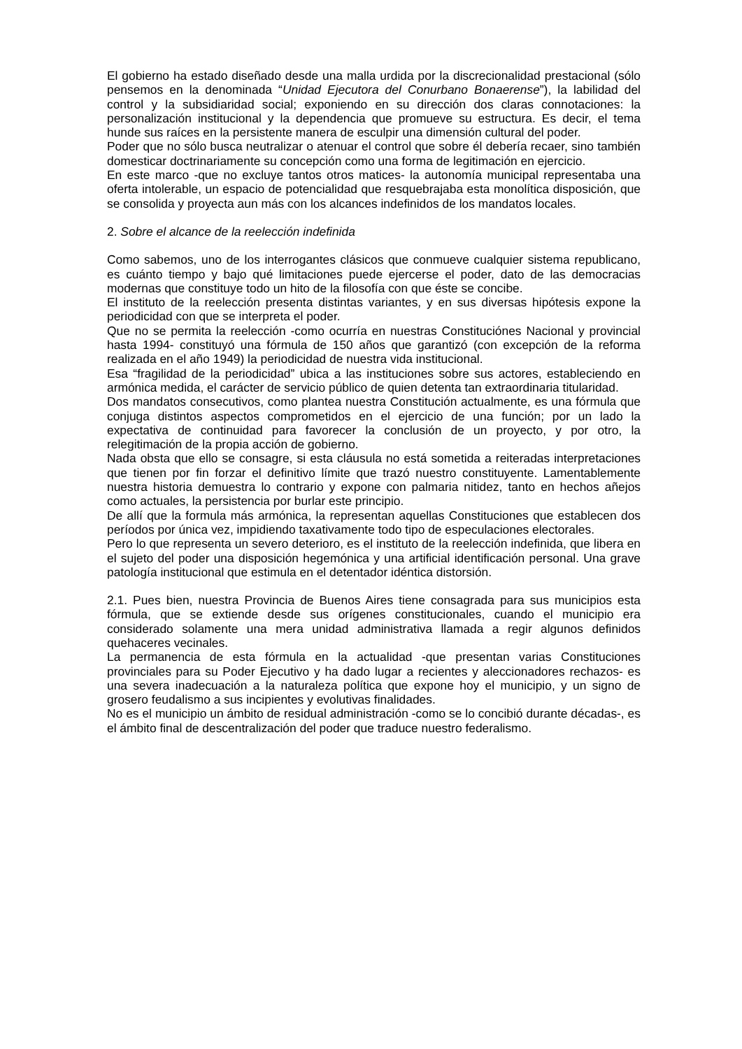El gobierno ha estado diseñado desde una malla urdida por la discrecionalidad prestacional (sólo pensemos en la denominada “Unidad Ejecutora del Conurbano Bonaerense”), la labilidad del control y la subsidiaridad social; exponiendo en su dirección dos claras connotaciones: la personalización institucional y la dependencia que promueve su estructura. Es decir, el tema hunde sus raíces en la persistente manera de esculpir una dimensión cultural del poder.
Poder que no sólo busca neutralizar o atenuar el control que sobre él debería recaer, sino también domesticar doctrinariamente su concepción como una forma de legitimación en ejercicio.
En este marco -que no excluye tantos otros matices- la autonomía municipal representaba una oferta intolerable, un espacio de potencialidad que resquebrajaba esta monolítica disposición, que se consolida y proyecta aun más con los alcances indefinidos de los mandatos locales.
2. Sobre el alcance de la reelección indefinida
Como sabemos, uno de los interrogantes clásicos que conmueve cualquier sistema republicano, es cuánto tiempo y bajo qué limitaciones puede ejercerse el poder, dato de las democracias modernas que constituye todo un hito de la filosofía con que éste se concibe.
El instituto de la reelección presenta distintas variantes, y en sus diversas hipótesis expone la periodicidad con que se interpreta el poder.
Que no se permita la reelección -como ocurría en nuestras Constituciónes Nacional y provincial hasta 1994- constituyó una fórmula de 150 años que garantizó (con excepción de la reforma realizada en el año 1949) la periodicidad de nuestra vida institucional.
Esa “fragilidad de la periodicidad” ubica a las instituciones sobre sus actores, estableciendo en armónica medida, el carácter de servicio público de quien detenta tan extraordinaria titularidad.
Dos mandatos consecutivos, como plantea nuestra Constitución actualmente, es una fórmula que conjuga distintos aspectos comprometidos en el ejercicio de una función; por un lado la expectativa de continuidad para favorecer la conclusión de un proyecto, y por otro, la relegitimación de la propia acción de gobierno.
Nada obsta que ello se consagre, si esta cláusula no está sometida a reiteradas interpretaciones que tienen por fin forzar el definitivo límite que trazó nuestro constituyente. Lamentablemente nuestra historia demuestra lo contrario y expone con palmaria nitidez, tanto en hechos añejos como actuales, la persistencia por burlar este principio.
De allí que la formula más armónica, la representan aquellas Constituciones que establecen dos períodos por única vez, impidiendo taxativamente todo tipo de especulaciones electorales.
Pero lo que representa un severo deterioro, es el instituto de la reelección indefinida, que libera en el sujeto del poder una disposición hegemónica y una artificial identificación personal. Una grave patología institucional que estimula en el detentador idéntica distorsión.
2.1. Pues bien, nuestra Provincia de Buenos Aires tiene consagrada para sus municipios esta fórmula, que se extiende desde sus orígenes constitucionales, cuando el municipio era considerado solamente una mera unidad administrativa llamada a regir algunos definidos quehaceres vecinales.
La permanencia de esta fórmula en la actualidad -que presentan varias Constituciones provinciales para su Poder Ejecutivo y ha dado lugar a recientes y aleccionadores rechazos- es una severa inadecuación a la naturaleza política que expone hoy el municipio, y un signo de grosero feudalismo a sus incipientes y evolutivas finalidades.
No es el municipio un ámbito de residual administración -como se lo concibió durante décadas-, es el ámbito final de descentralización del poder que traduce nuestro federalismo.